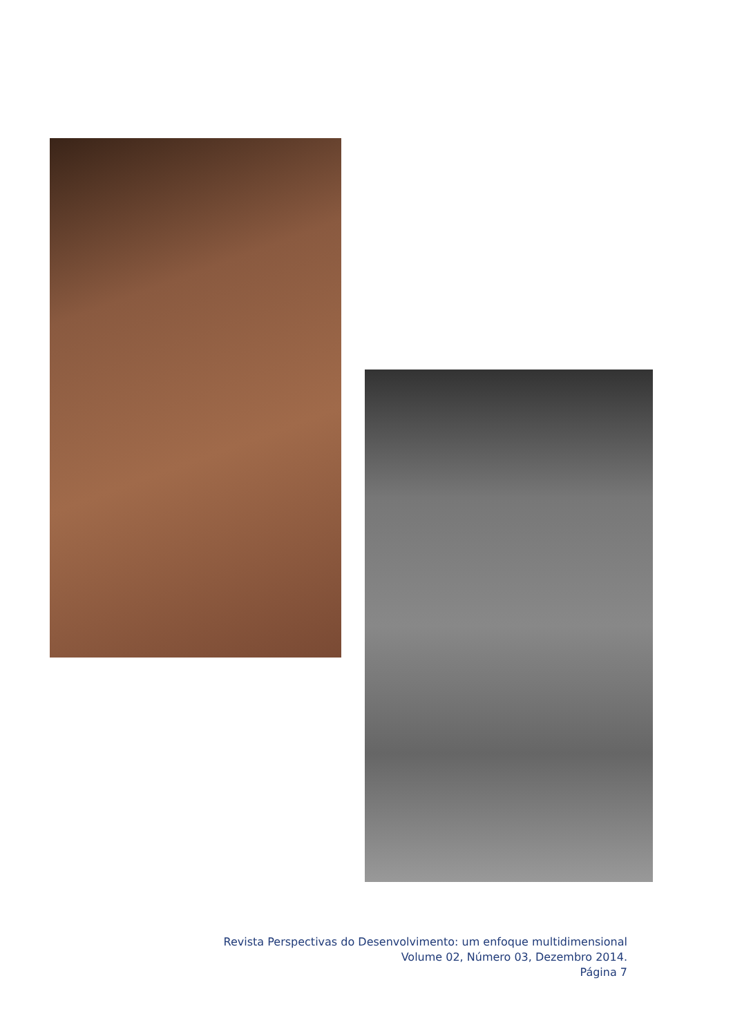Revista Perspectivas do Desenvolvimento: um enfoque multidimensional
Volume 02, Número 03, Dezembro 2014.
Página 7